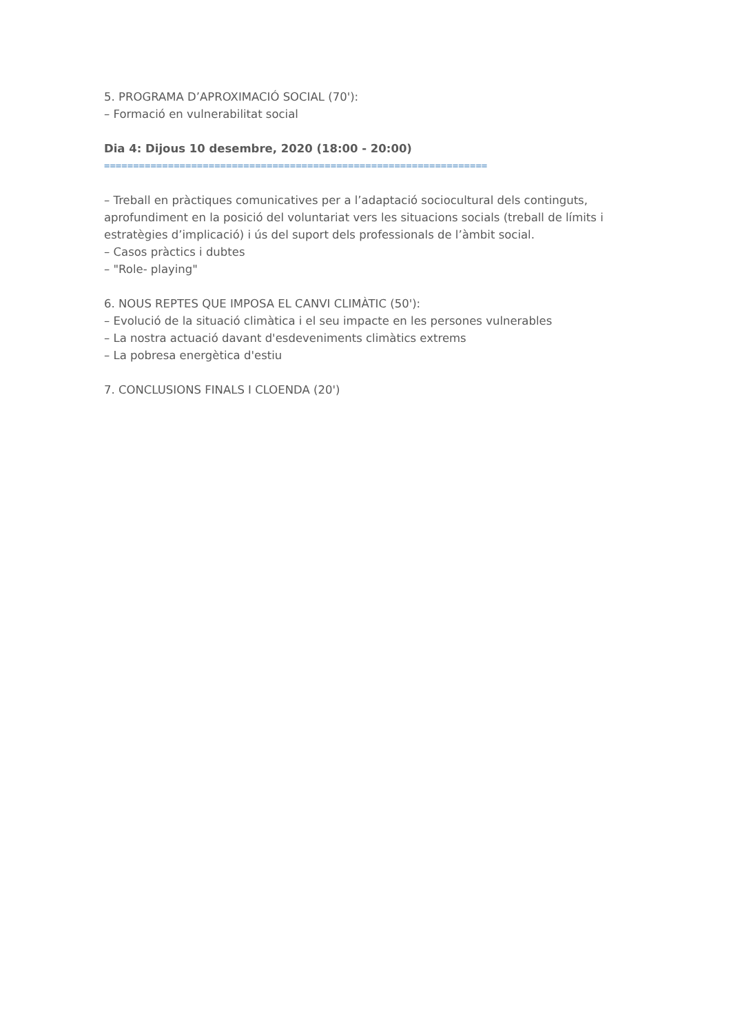5. PROGRAMA D’APROXIMACIÓ SOCIAL (70'):
– Formació en vulnerabilitat social
Dia 4: Dijous 10 desembre, 2020 (18:00 - 20:00)
==================================================================
– Treball en pràctiques comunicatives per a l’adaptació sociocultural dels continguts, aprofundiment en la posició del voluntariat vers les situacions socials (treball de límits i estratègies d’implicació) i ús del suport dels professionals de l’àmbit social.
– Casos pràctics i dubtes
– "Role- playing"
6. NOUS REPTES QUE IMPOSA EL CANVI CLIMÀTIC (50'):
– Evolució de la situació climàtica i el seu impacte en les persones vulnerables
– La nostra actuació davant d'esdeveniments climàtics extrems
– La pobresa energètica d'estiu
7. CONCLUSIONS FINALS I CLOENDA (20')